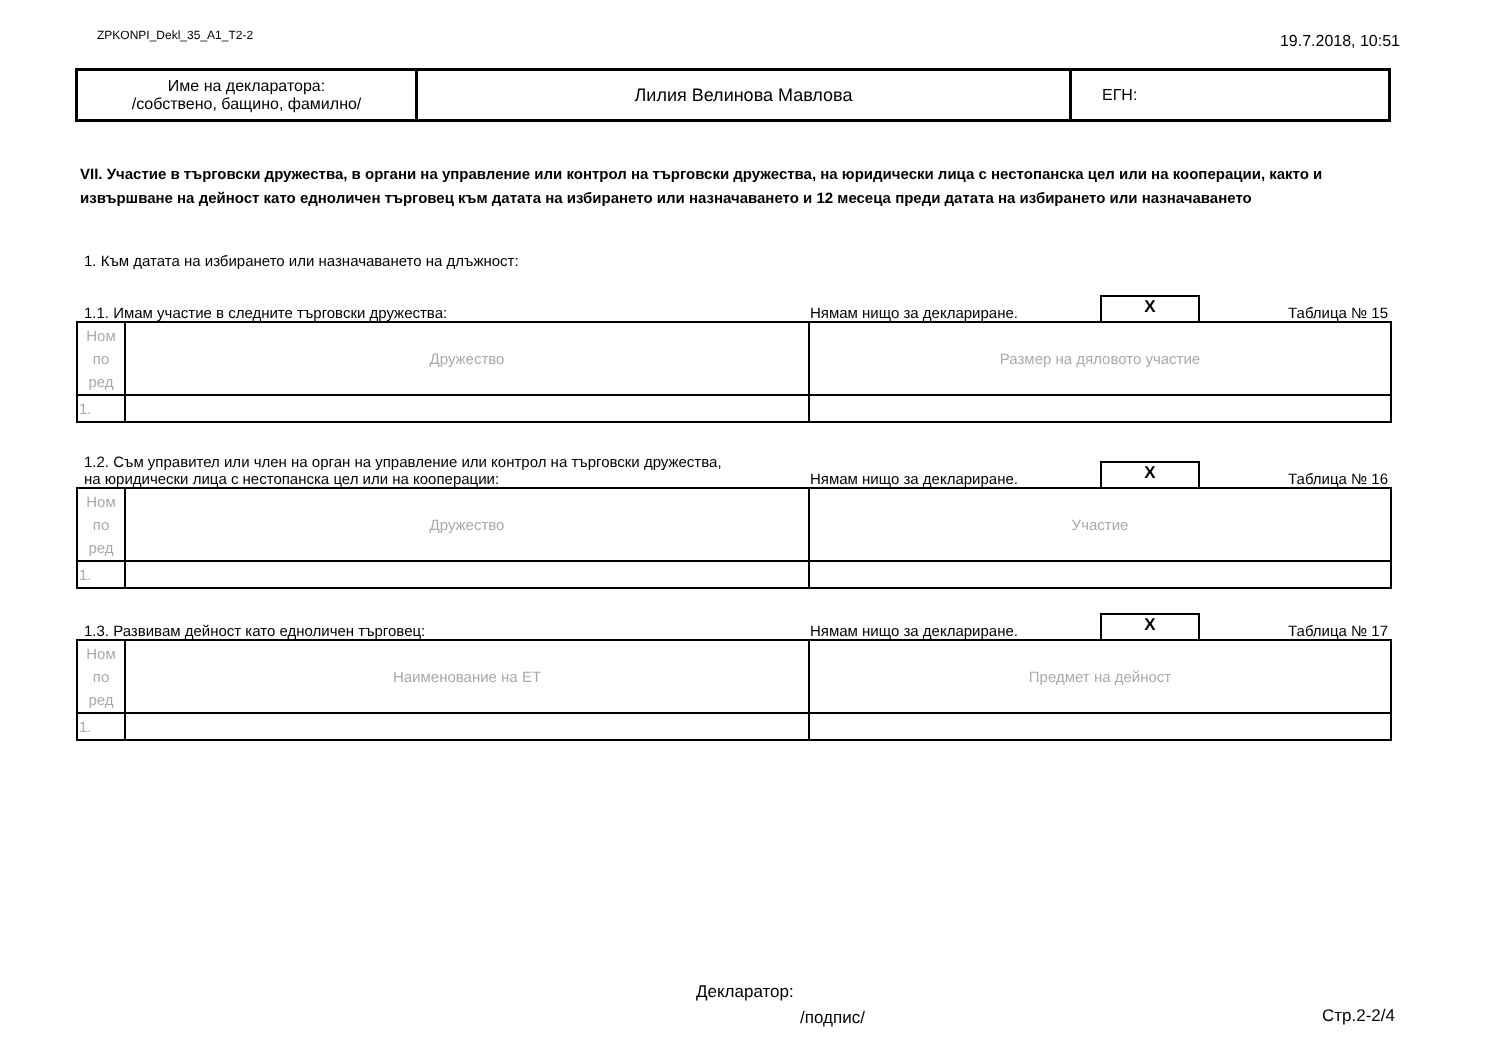ZPKONPI_Dekl_35_A1_T2-2 19.7.2018, 10:51
| Име на декларатора: /собствено, бащино, фамилно/ | Лилия Велинова Мавлова | ЕГН: |
VII. Участие в търговски дружества, в органи на управление или контрол на търговски дружества, на юридически лица с нестопанска цел или на кооперации, както и извършване на дейност като едноличен търговец към датата на избирането или назначаването и 12 месеца преди датата на избирането или назначаването
1. Към датата на избирането или назначаването на длъжност:
1.1. Имам участие в следните търговски дружества: Нямам нищо за деклариране. X Таблица № 15
| Ном по ред | Дружество | Размер на дяловото участие |
| 1. | | |
1.2. Съм управител или член на орган на управление или контрол на търговски дружества,
на юридически лица с нестопанска цел или на кооперации: Нямам нищо за деклариране. X Таблица № 16
| Ном по ред | Дружество | Участие |
| 1. | | |
1.3. Развивам дейност като едноличен търговец: Нямам нищо за деклариране. X Таблица № 17
| Ном по ред | Наименование на ЕТ | Предмет на дейност |
| 1. | | |
Декларатор:
/подпис/ Стр.2-2/4